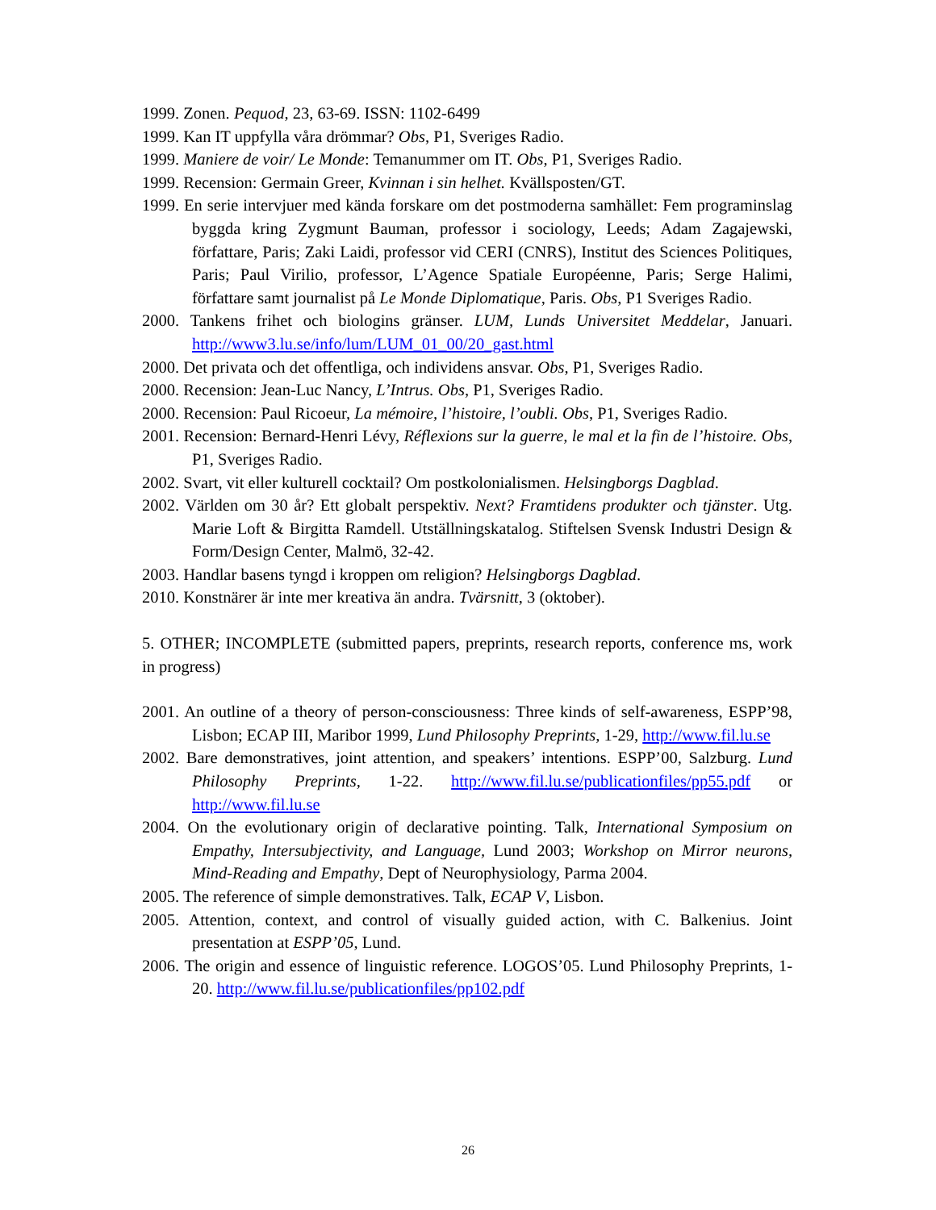1999. Zonen. Pequod, 23, 63-69. ISSN: 1102-6499
1999. Kan IT uppfylla våra drömmar? Obs, P1, Sveriges Radio.
1999. Maniere de voir/ Le Monde: Temanummer om IT. Obs, P1, Sveriges Radio.
1999. Recension: Germain Greer, Kvinnan i sin helhet. Kvällsposten/GT.
1999. En serie intervjuer med kända forskare om det postmoderna samhället: Fem programinslag byggda kring Zygmunt Bauman, professor i sociology, Leeds; Adam Zagajewski, författare, Paris; Zaki Laidi, professor vid CERI (CNRS), Institut des Sciences Politiques, Paris; Paul Virilio, professor, L’Agence Spatiale Européenne, Paris; Serge Halimi, författare samt journalist på Le Monde Diplomatique, Paris. Obs, P1 Sveriges Radio.
2000. Tankens frihet och biologins gränser. LUM, Lunds Universitet Meddelar, Januari. http://www3.lu.se/info/lum/LUM_01_00/20_gast.html
2000. Det privata och det offentliga, och individens ansvar. Obs, P1, Sveriges Radio.
2000. Recension: Jean-Luc Nancy, L’Intrus. Obs, P1, Sveriges Radio.
2000. Recension: Paul Ricoeur, La mémoire, l’histoire, l’oubli. Obs, P1, Sveriges Radio.
2001. Recension: Bernard-Henri Lévy, Réflexions sur la guerre, le mal et la fin de l’histoire. Obs, P1, Sveriges Radio.
2002. Svart, vit eller kulturell cocktail? Om postkolonialismen. Helsingborgs Dagblad.
2002. Världen om 30 år? Ett globalt perspektiv. Next? Framtidens produkter och tjänster. Utg. Marie Loft & Birgitta Ramdell. Utställningskatalog. Stiftelsen Svensk Industri Design & Form/Design Center, Malmö, 32-42.
2003. Handlar basens tyngd i kroppen om religion? Helsingborgs Dagblad.
2010. Konstnärer är inte mer kreativa än andra. Tvärsnitt, 3 (oktober).
5. OTHER; INCOMPLETE (submitted papers, preprints, research reports, conference ms, work in progress)
2001. An outline of a theory of person-consciousness: Three kinds of self-awareness, ESPP’98, Lisbon; ECAP III, Maribor 1999, Lund Philosophy Preprints, 1-29, http://www.fil.lu.se
2002. Bare demonstratives, joint attention, and speakers’ intentions. ESPP’00, Salzburg. Lund Philosophy Preprints, 1-22. http://www.fil.lu.se/publicationfiles/pp55.pdf or http://www.fil.lu.se
2004. On the evolutionary origin of declarative pointing. Talk, International Symposium on Empathy, Intersubjectivity, and Language, Lund 2003; Workshop on Mirror neurons, Mind-Reading and Empathy, Dept of Neurophysiology, Parma 2004.
2005. The reference of simple demonstratives. Talk, ECAP V, Lisbon.
2005. Attention, context, and control of visually guided action, with C. Balkenius. Joint presentation at ESPP’05, Lund.
2006. The origin and essence of linguistic reference. LOGOS’05. Lund Philosophy Preprints, 1-20. http://www.fil.lu.se/publicationfiles/pp102.pdf
26